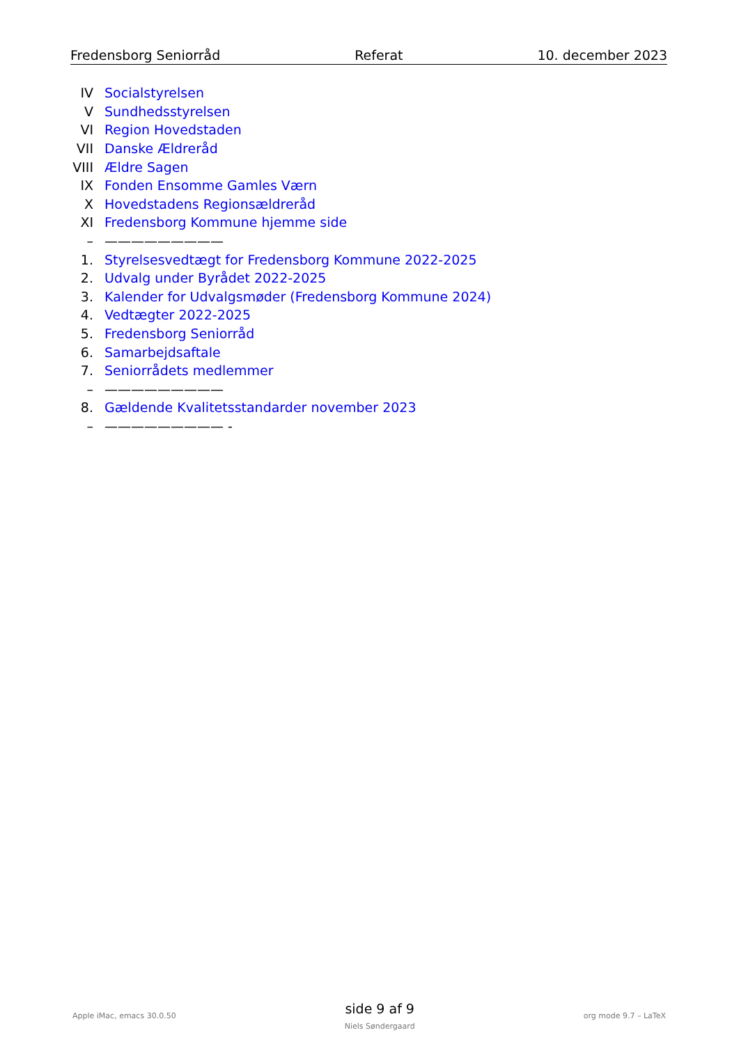Fredensborg Seniorråd Referat 10. december 2023
IV Socialstyrelsen
V Sundhedsstyrelsen
VI Region Hovedstaden
VII Danske Ældreråd
VIII Ældre Sagen
IX Fonden Ensomme Gamles Værn
X Hovedstadens Regionsældreråd
XI Fredensborg Kommune hjemme side
– —————————
1. Styrelsesvedtægt for Fredensborg Kommune 2022-2025
2. Udvalg under Byrådet 2022-2025
3. Kalender for Udvalgsmøder (Fredensborg Kommune 2024)
4. Vedtægter 2022-2025
5. Fredensborg Seniorråd
6. Samarbejdsaftale
7. Seniorrådets medlemmer
– —————————
8. Gældende Kvalitetsstandarder november 2023
– ————————— -
Apple iMac, emacs 30.0.50
side 9 af 9
Niels Søndergaard
org mode 9.7 – LaTeX